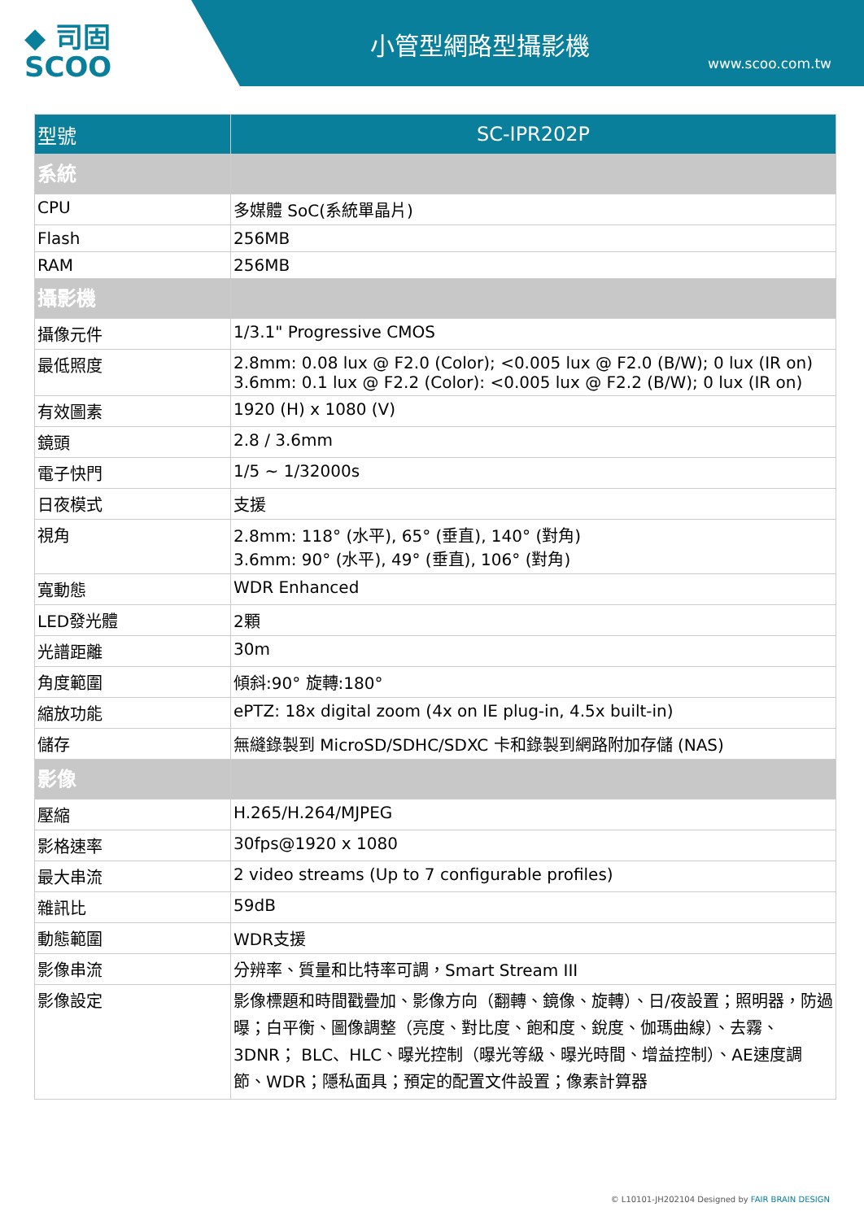◆ 司固
SCOO
小管型網路型攝影機
www.scoo.com.tw
| 型號 | SC-IPR202P |
| --- | --- |
| 系統 | |
| CPU | 多媒體 SoC(系統單晶片) |
| Flash | 256MB |
| RAM | 256MB |
| 攝影機 | |
| 攝像元件 | 1/3.1" Progressive CMOS |
| 最低照度 | 2.8mm: 0.08 lux @ F2.0 (Color); <0.005 lux @ F2.0 (B/W); 0 lux (IR on) 3.6mm: 0.1 lux @ F2.2 (Color): <0.005 lux @ F2.2 (B/W); 0 lux (IR on) |
| 有效圖素 | 1920 (H) x 1080 (V) |
| 鏡頭 | 2.8 / 3.6mm |
| 電子快門 | 1/5 ~ 1/32000s |
| 日夜模式 | 支援 |
| 視角 | 2.8mm: 118° (水平), 65° (垂直), 140° (對角) 3.6mm: 90° (水平), 49° (垂直), 106° (對角) |
| 寬動態 | WDR Enhanced |
| LED發光體 | 2顆 |
| 光譜距離 | 30m |
| 角度範圍 | 傾斜:90° 旋轉:180° |
| 縮放功能 | ePTZ: 18x digital zoom (4x on IE plug-in, 4.5x built-in) |
| 儲存 | 無縫錄製到 MicroSD/SDHC/SDXC 卡和錄製到網路附加存儲 (NAS) |
| 影像 | |
| 壓縮 | H.265/H.264/MJPEG |
| 影格速率 | 30fps@1920 x 1080 |
| 最大串流 | 2 video streams (Up to 7 configurable profiles) |
| 雜訊比 | 59dB |
| 動態範圍 | WDR支援 |
| 影像串流 | 分辨率、質量和比特率可調，Smart Stream III |
| 影像設定 | 影像標題和時間戳疊加、影像方向（翻轉、鏡像、旋轉）、日/夜設置；照明器，防過曝；白平衡、圖像調整（亮度、對比度、飽和度、銳度、伽瑪曲線）、去霧、3DNR； BLC、HLC、曝光控制（曝光等級、曝光時間、增益控制）、AE速度調節、WDR；隱私面具；預定的配置文件設置；像素計算器 |
© L10101-JH202104 Designed by FAIR BRAIN DESIGN